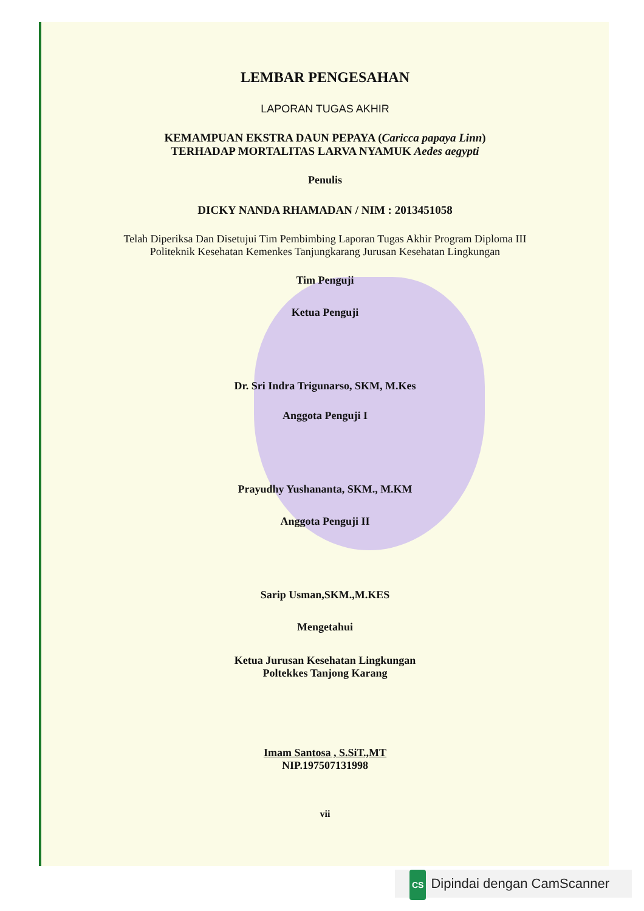LEMBAR PENGESAHAN
LAPORAN TUGAS AKHIR
KEMAMPUAN EKSTRA DAUN PEPAYA (Caricca papaya Linn)
TERHADAP MORTALITAS LARVA NYAMUK Aedes aegypti
Penulis
DICKY NANDA RHAMADAN / NIM : 2013451058
Telah Diperiksa Dan Disetujui Tim Pembimbing Laporan Tugas Akhir Program Diploma III Politeknik Kesehatan Kemenkes Tanjungkarang Jurusan Kesehatan Lingkungan
Tim Penguji
Ketua Penguji
Dr. Sri Indra Trigunarso, SKM, M.Kes
Anggota Penguji I
Prayudhy Yushananta, SKM., M.KM
Anggota Penguji II
Sarip Usman,SKM.,M.KES
Mengetahui
Ketua Jurusan Kesehatan Lingkungan
Poltekkes Tanjong Karang
Imam Santosa , S.SiT.,MT
NIP.197507131998
vii
CS Dipindai dengan CamScanner